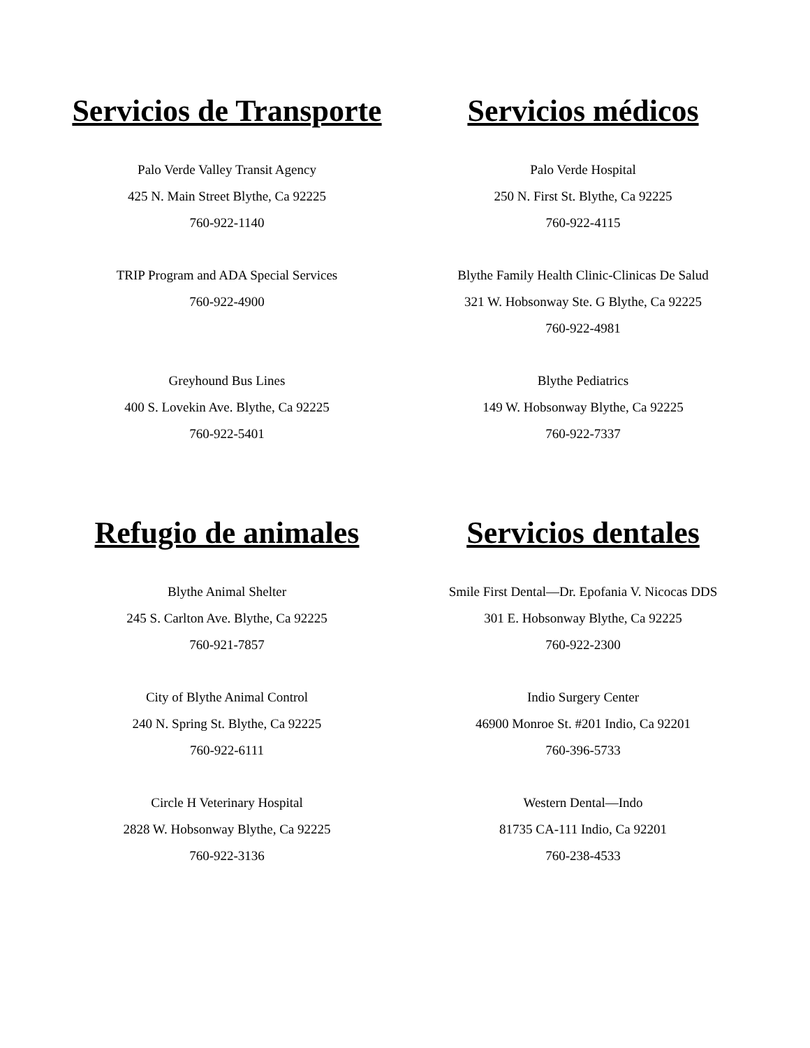Servicios de Transporte
Palo Verde Valley Transit Agency
425 N. Main Street Blythe, Ca 92225
760-922-1140
TRIP Program and ADA Special Services
760-922-4900
Greyhound Bus Lines
400 S. Lovekin Ave. Blythe, Ca 92225
760-922-5401
Servicios médicos
Palo Verde Hospital
250 N. First St. Blythe, Ca 92225
760-922-4115
Blythe Family Health Clinic-Clinicas De Salud
321 W. Hobsonway Ste. G Blythe, Ca 92225
760-922-4981
Blythe Pediatrics
149 W. Hobsonway Blythe, Ca 92225
760-922-7337
Refugio de animales
Blythe Animal Shelter
245 S. Carlton Ave. Blythe, Ca 92225
760-921-7857
City of Blythe Animal Control
240 N. Spring St. Blythe, Ca 92225
760-922-6111
Circle H Veterinary Hospital
2828 W. Hobsonway Blythe, Ca 92225
760-922-3136
Servicios dentales
Smile First Dental—Dr. Epofania V. Nicocas DDS
301 E. Hobsonway Blythe, Ca 92225
760-922-2300
Indio Surgery Center
46900 Monroe St. #201 Indio, Ca 92201
760-396-5733
Western Dental—Indo
81735 CA-111 Indio, Ca 92201
760-238-4533